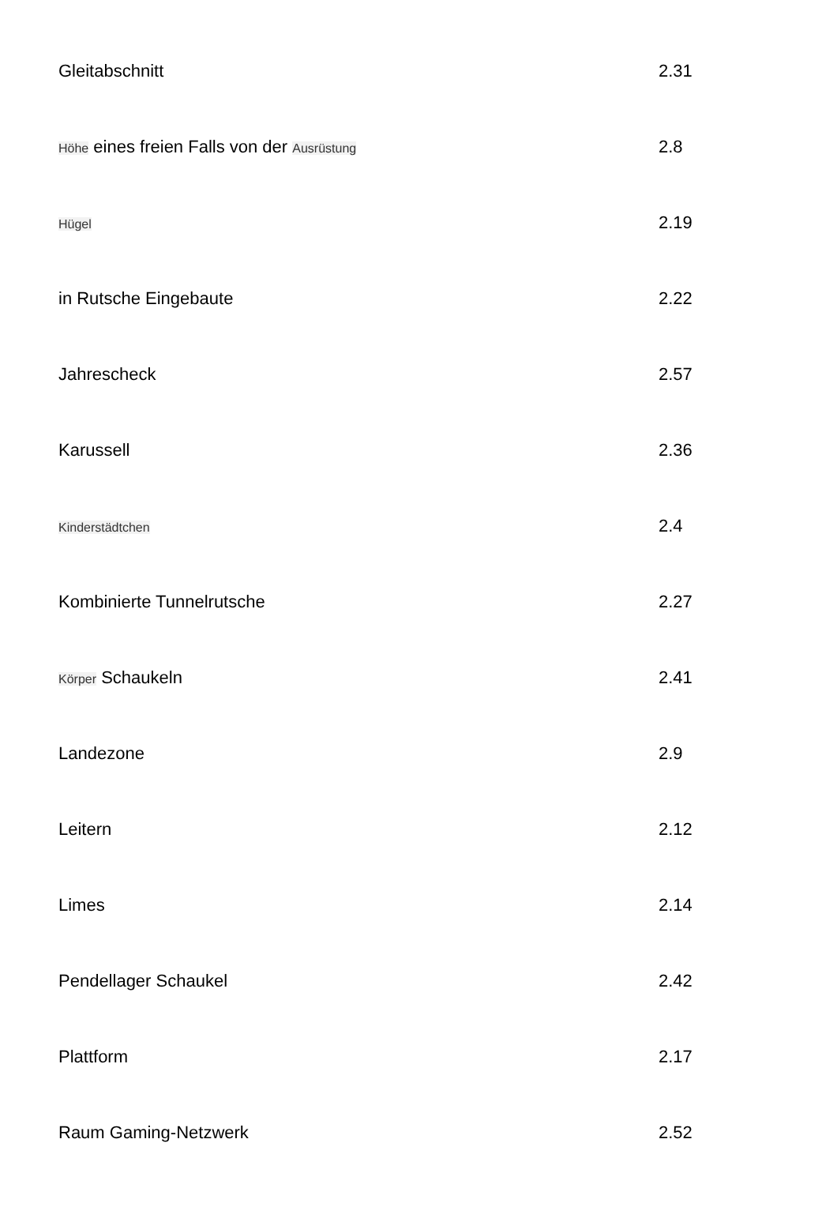| Gleitabschnitt | 2.31 |
| Höhe eines freien Falls von der Ausrüstung | 2.8 |
| Hügel | 2.19 |
| in Rutsche Eingebaute | 2.22 |
| Jahrescheck | 2.57 |
| Karussell | 2.36 |
| Kinderstädtchen | 2.4 |
| Kombinierte Tunnelrutsche | 2.27 |
| Körper Schaukeln | 2.41 |
| Landezone | 2.9 |
| Leitern | 2.12 |
| Limes | 2.14 |
| Pendellager Schaukel | 2.42 |
| Plattform | 2.17 |
| Raum Gaming-Netzwerk | 2.52 |